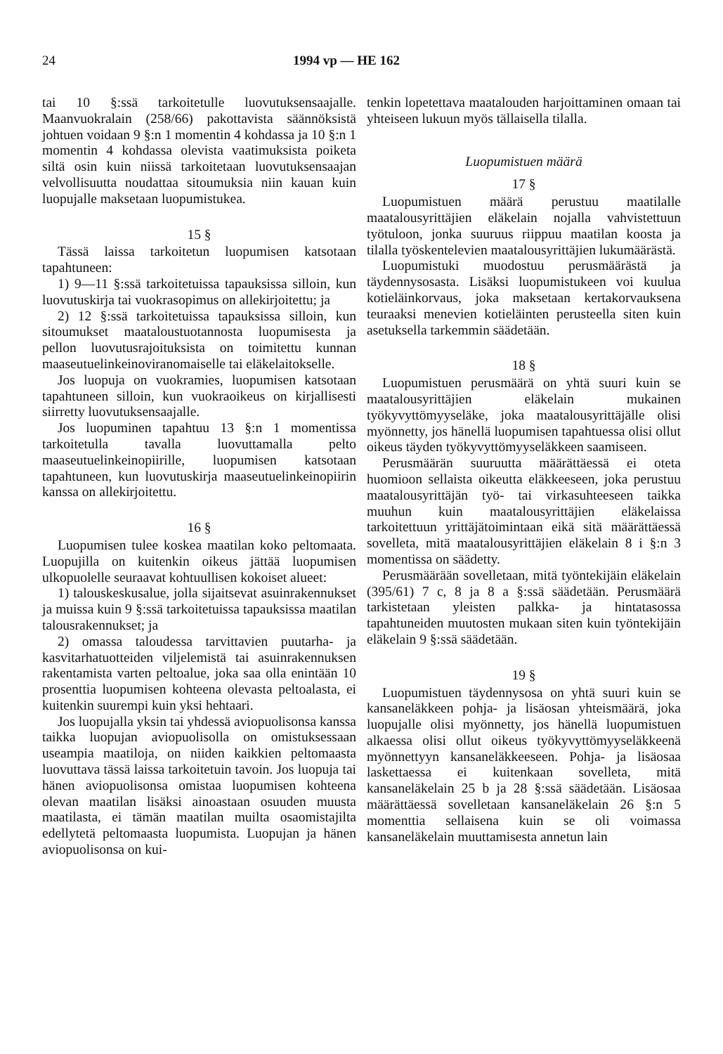24 1994 vp — HE 162
tai 10 §:ssä tarkoitetulle luovutuksensaajalle. Maanvuokralain (258/66) pakottavista säännöksistä johtuen voidaan 9 §:n 1 momentin 4 kohdassa ja 10 §:n 1 momentin 4 kohdassa olevista vaatimuksista poiketa siltä osin kuin niissä tarkoitetaan luovutuksensaajan velvollisuutta noudattaa sitoumuksia niin kauan kuin luopujalle maksetaan luopumistukea.
15 §
Tässä laissa tarkoitetun luopumisen katsotaan tapahtuneen:
1) 9—11 §:ssä tarkoitetuissa tapauksissa silloin, kun luovutuskirja tai vuokrasopimus on allekirjoitettu; ja
2) 12 §:ssä tarkoitetuissa tapauksissa silloin, kun sitoumukset maataloustuotannosta luopumisesta ja pellon luovutusrajoituksista on toimitettu kunnan maaseutuelinkeinoviranomaiselle tai eläkelaitokselle.
Jos luopuja on vuokramies, luopumisen katsotaan tapahtuneen silloin, kun vuokraoikeus on kirjallisesti siirretty luovutuksensaajalle.
Jos luopuminen tapahtuu 13 §:n 1 momentissa tarkoitetulla tavalla luovuttamalla pelto maaseutuelinkeinopiirille, luopumisen katsotaan tapahtuneen, kun luovutuskirja maaseutuelinkeinopiirin kanssa on allekirjoitettu.
16 §
Luopumisen tulee koskea maatilan koko peltomaata. Luopujilla on kuitenkin oikeus jättää luopumisen ulkopuolelle seuraavat kohtuullisen kokoiset alueet:
1) talouskeskusalue, jolla sijaitsevat asuinrakennukset ja muissa kuin 9 §:ssä tarkoitetuissa tapauksissa maatilan talousrakennukset; ja
2) omassa taloudessa tarvittavien puutarha- ja kasvitarhatuotteiden viljelemistä tai asuinrakennuksen rakentamista varten peltoalue, joka saa olla enintään 10 prosenttia luopumisen kohteena olevasta peltoalasta, ei kuitenkin suurempi kuin yksi hehtaari.
Jos luopujalla yksin tai yhdessä aviopuolisonsa kanssa taikka luopujan aviopuolisolla on omistuksessaan useampia maatiloja, on niiden kaikkien peltomaasta luovuttava tässä laissa tarkoitetuin tavoin. Jos luopuja tai hänen aviopuolisonsa omistaa luopumisen kohteena olevan maatilan lisäksi ainoastaan osuuden muusta maatilasta, ei tämän maatilan muilta osaomistajilta edellytetä peltomaasta luopumista. Luopujan ja hänen aviopuolisonsa on kui-
tenkin lopetettava maatalouden harjoittaminen omaan tai yhteiseen lukuun myös tällaisella tilalla.
Luopumistuen määrä
17 §
Luopumistuen määrä perustuu maatilalle maatalousyrittäjien eläkelain nojalla vahvistettuun työtuloon, jonka suuruus riippuu maatilan koosta ja tilalla työskentelevien maatalousyrittäjien lukumäärästä.
Luopumistuki muodostuu perusmäärästä ja täydennysosasta. Lisäksi luopumistukeen voi kuulua kotieläinkorvaus, joka maksetaan kertakorvauksena teuraaksi menevien kotieläinten perusteella siten kuin asetuksella tarkemmin säädetään.
18 §
Luopumistuen perusmäärä on yhtä suuri kuin se maatalousyrittäjien eläkelain mukainen työkyvyttömyyseläke, joka maatalousyrittäjälle olisi myönnetty, jos hänellä luopumisen tapahtuessa olisi ollut oikeus täyden työkyvyttömyyseläkkeen saamiseen.
Perusmäärän suuruutta määrättäessä ei oteta huomioon sellaista oikeutta eläkkeeseen, joka perustuu maatalousyrittäjän työ- tai virkasuhteeseen taikka muuhun kuin maatalousyrittäjien eläkelaissa tarkoitettuun yrittäjätoimintaan eikä sitä määrättäessä sovelleta, mitä maatalousyrittäjien eläkelain 8 i §:n 3 momentissa on säädetty.
Perusmäärään sovelletaan, mitä työntekijäin eläkelain (395/61) 7 c, 8 ja 8 a §:ssä säädetään. Perusmäärä tarkistetaan yleisten palkka- ja hintatasossa tapahtuneiden muutosten mukaan siten kuin työntekijäin eläkelain 9 §:ssä säädetään.
19 §
Luopumistuen täydennysosa on yhtä suuri kuin se kansaneläkkeen pohja- ja lisäosan yhteismäärä, joka luopujalle olisi myönnetty, jos hänellä luopumistuen alkaessa olisi ollut oikeus työkyvyttömyyseläkkeenä myönnettyyn kansaneläkkeeseen. Pohja- ja lisäosaa laskettaessa ei kuitenkaan sovelleta, mitä kansaneläkelain 25 b ja 28 §:ssä säädetään. Lisäosaa määrättäessä sovelletaan kansaneläkelain 26 §:n 5 momenttia sellaisena kuin se oli voimassa kansaneläkelain muuttamisesta annetun lain